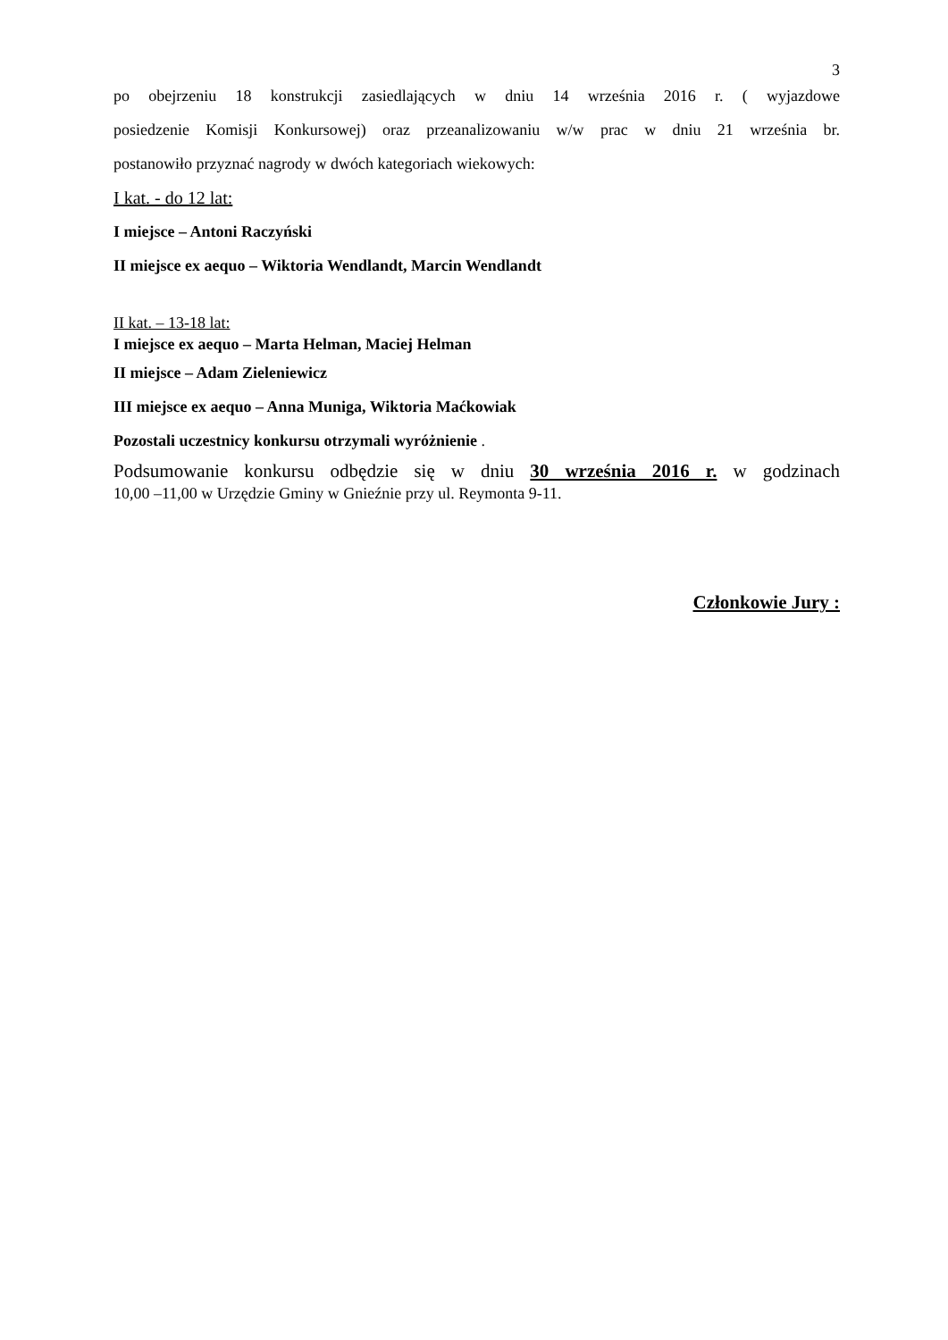3
po obejrzeniu 18 konstrukcji zasiedlających w dniu 14 września 2016 r. ( wyjazdowe
posiedzenie Komisji Konkursowej) oraz przeanalizowaniu w/w prac w dniu 21 września br.
postanowiło przyznać nagrody w dwóch kategoriach wiekowych:
I kat. - do 12 lat:
I miejsce – Antoni Raczyński
II miejsce ex aequo – Wiktoria Wendlandt, Marcin Wendlandt
II kat. – 13-18 lat:
I miejsce ex aequo – Marta Helman, Maciej Helman
II miejsce – Adam Zieleniewicz
III miejsce ex aequo – Anna Muniga, Wiktoria Maćkowiak
Pozostali uczestnicy konkursu otrzymali wyróżnienie .
Podsumowanie konkursu odbędzie się w dniu 30 września 2016 r. w godzinach
10,00 –11,00 w Urzędzie Gminy w Gnieźnie przy ul. Reymonta 9-11.
Członkowie Jury :